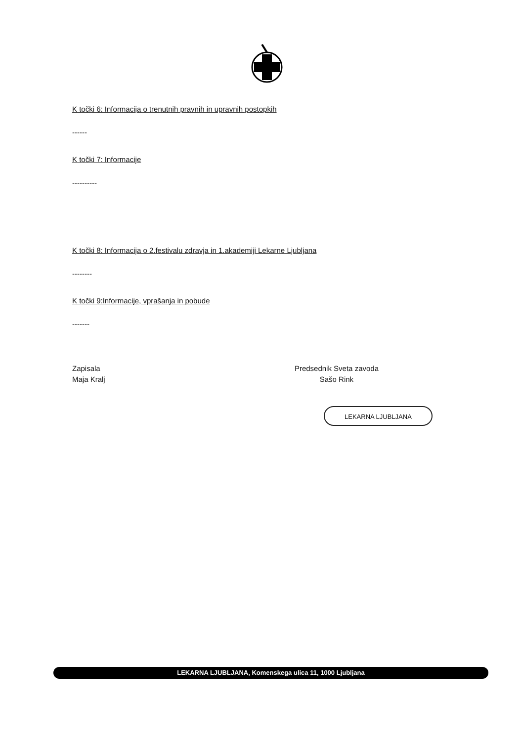K točki 6: Informacija o trenutnih pravnih in upravnih postopkih
------
K točki 7: Informacije
----------
K točki 8: Informacija o 2.festivalu zdravja in 1.akademiji Lekarne Ljubljana
--------
K točki 9:Informacije, vprašanja in pobude
-------
Zapisala
Maja Kralj
Predsednik Sveta zavoda
Sašo Rink
LEKARNA LJUBLJANA
LEKARNA LJUBLJANA, Komenskega ulica 11, 1000 Ljubljana